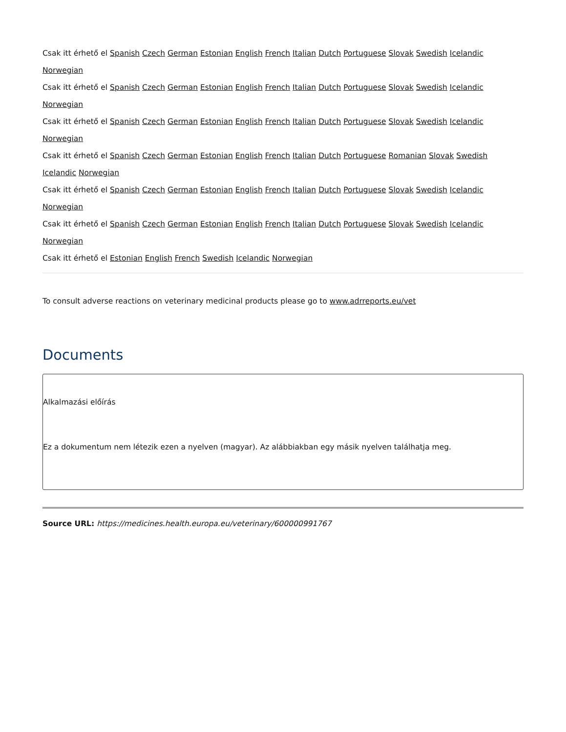Csak itt érhető el Spanish Czech German Estonian English French Italian Dutch Portuguese Slovak Swedish Icelandic Norwegian
Csak itt érhető el Spanish Czech German Estonian English French Italian Dutch Portuguese Slovak Swedish Icelandic Norwegian
Csak itt érhető el Spanish Czech German Estonian English French Italian Dutch Portuguese Slovak Swedish Icelandic Norwegian
Csak itt érhető el Spanish Czech German Estonian English French Italian Dutch Portuguese Romanian Slovak Swedish Icelandic Norwegian
Csak itt érhető el Spanish Czech German Estonian English French Italian Dutch Portuguese Slovak Swedish Icelandic Norwegian
Csak itt érhető el Spanish Czech German Estonian English French Italian Dutch Portuguese Slovak Swedish Icelandic Norwegian
Csak itt érhető el Estonian English French Swedish Icelandic Norwegian
To consult adverse reactions on veterinary medicinal products please go to www.adrreports.eu/vet
Documents
Alkalmazási előírás
Ez a dokumentum nem létezik ezen a nyelven (magyar). Az alábbiakban egy másik nyelven találhatja meg.
Source URL: https://medicines.health.europa.eu/veterinary/600000991767